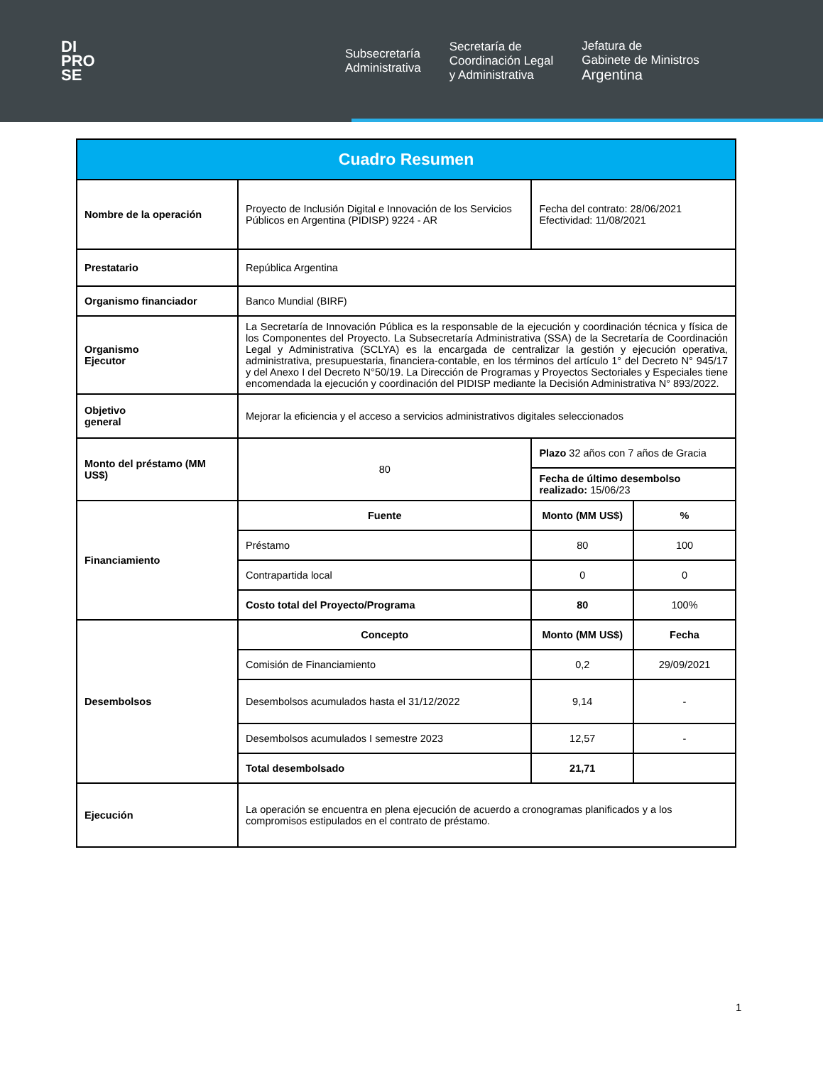DI
PRO
SE
Subsecretaría
Administrativa
Secretaría de
Coordinación Legal
y Administrativa
Jefatura de
Gabinete de Ministros
Argentina
| Cuadro Resumen | | | |
| Nombre de la operación | Proyecto de Inclusión Digital e Innovación de los Servicios Públicos en Argentina (PIDISP) 9224 - AR | Fecha del contrato: 28/06/2021 Efectividad: 11/08/2021 | |
| Prestatario | República Argentina | | |
| Organismo financiador | Banco Mundial (BIRF) | | |
| Organismo Ejecutor | La Secretaría de Innovación Pública es la responsable de la ejecución y coordinación técnica y física de los Componentes del Proyecto. La Subsecretaría Administrativa (SSA) de la Secretaría de Coordinación Legal y Administrativa (SCLYA) es la encargada de centralizar la gestión y ejecución operativa, administrativa, presupuestaria, financiera-contable, en los términos del artículo 1° del Decreto N° 945/17 y del Anexo I del Decreto N°50/19. La Dirección de Programas y Proyectos Sectoriales y Especiales tiene encomendada la ejecución y coordinación del PIDISP mediante la Decisión Administrativa N° 893/2022. | | |
| Objetivo general | Mejorar la eficiencia y el acceso a servicios administrativos digitales seleccionados | | |
| Monto del préstamo (MM US$) | 80 | Plazo 32 años con 7 años de Gracia | |
| | | Fecha de último desembolso realizado: 15/06/23 | |
| Financiamiento | Fuente | Monto (MM US$) | % |
| | Préstamo | 80 | 100 |
| | Contrapartida local | 0 | 0 |
| | Costo total del Proyecto/Programa | 80 | 100% |
| Desembolsos | Concepto | Monto (MM US$) | Fecha |
| | Comisión de Financiamiento | 0,2 | 29/09/2021 |
| | Desembolsos acumulados hasta el 31/12/2022 | 9,14 | - |
| | Desembolsos acumulados I semestre 2023 | 12,57 | - |
| | Total desembolsado | 21,71 | |
| Ejecución | La operación se encuentra en plena ejecución de acuerdo a cronogramas planificados y a los compromisos estipulados en el contrato de préstamo. | | |
1